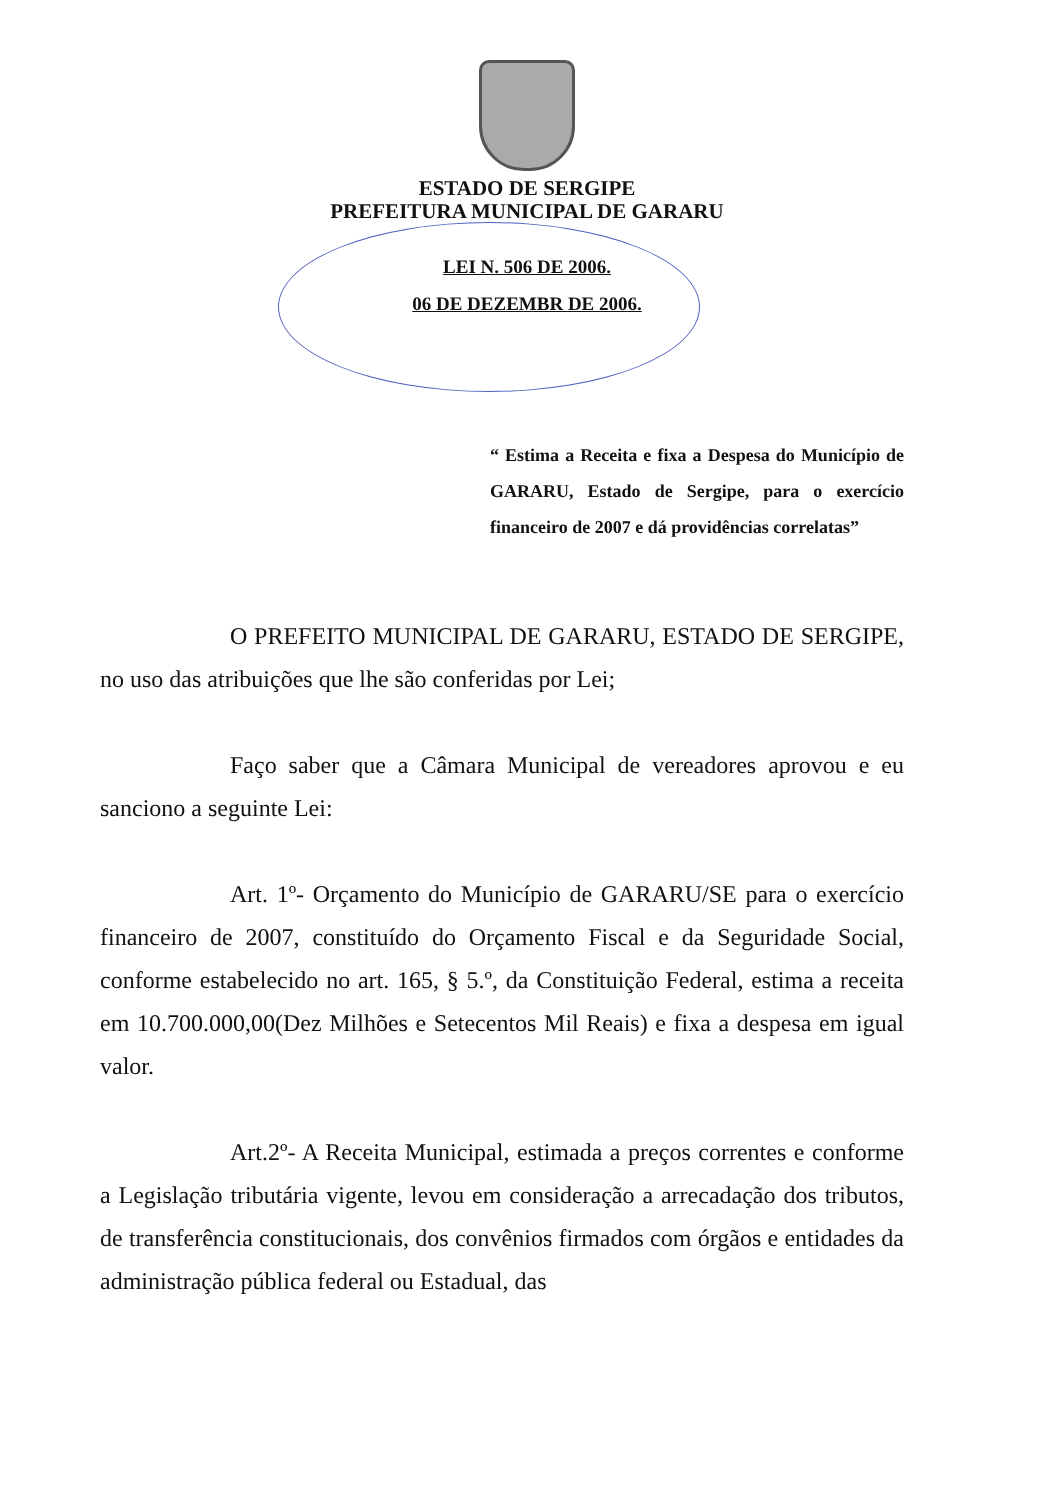ESTADO DE SERGIPE
PREFEITURA MUNICIPAL DE GARARU
LEI N. 506 DE 2006.
06 DE DEZEMBR DE 2006.
“ Estima a Receita e fixa a Despesa do Município de GARARU, Estado de Sergipe, para o exercício financeiro de 2007 e dá providências correlatas”
O PREFEITO MUNICIPAL DE GARARU, ESTADO DE SERGIPE, no uso das atribuições que lhe são conferidas por Lei;
Faço saber que a Câmara Municipal de vereadores aprovou e eu sanciono a seguinte Lei:
Art. 1º- Orçamento do Município de GARARU/SE para o exercício financeiro de 2007, constituído do Orçamento Fiscal e da Seguridade Social, conforme estabelecido no art. 165, § 5.º, da Constituição Federal, estima a receita em 10.700.000,00(Dez Milhões e Setecentos Mil Reais) e fixa a despesa em igual valor.
Art.2º- A Receita Municipal, estimada a preços correntes e conforme a Legislação tributária vigente, levou em consideração a arrecadação dos tributos, de transferência constitucionais, dos convênios firmados com órgãos e entidades da administração pública federal ou Estadual, das